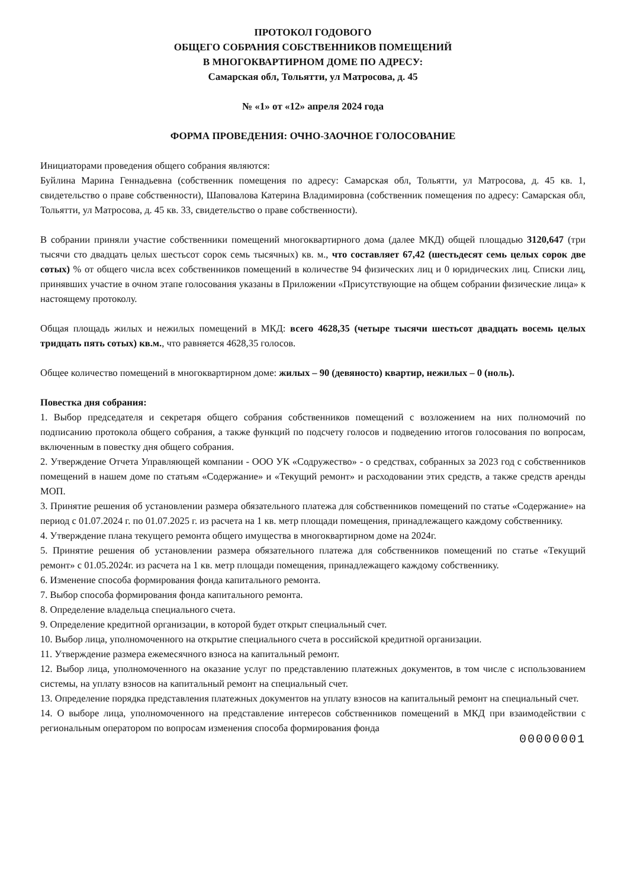ПРОТОКОЛ ГОДОВОГО
ОБЩЕГО СОБРАНИЯ СОБСТВЕННИКОВ ПОМЕЩЕНИЙ
В МНОГОКВАРТИРНОМ ДОМЕ ПО АДРЕСУ:
Самарская обл, Тольятти, ул Матросова, д. 45
№ «1» от «12» апреля 2024 года
ФОРМА ПРОВЕДЕНИЯ: ОЧНО-ЗАОЧНОЕ ГОЛОСОВАНИЕ
Инициаторами проведения общего собрания являются:
Буйлина Марина Геннадьевна (собственник помещения по адресу: Самарская обл, Тольятти, ул Матросова, д. 45 кв. 1, свидетельство о праве собственности), Шаповалова Катерина Владимировна (собственник помещения по адресу: Самарская обл, Тольятти, ул Матросова, д. 45 кв. 33, свидетельство о праве собственности).
В собрании приняли участие собственники помещений многоквартирного дома (далее МКД) общей площадью 3120,647 (три тысячи сто двадцать целых шестьсот сорок семь тысячных) кв. м., что составляет 67,42 (шестьдесят семь целых сорок две сотых) % от общего числа всех собственников помещений в количестве 94 физических лиц и 0 юридических лиц. Списки лиц, принявших участие в очном этапе голосования указаны в Приложении «Присутствующие на общем собрании физические лица» к настоящему протоколу.
Общая площадь жилых и нежилых помещений в МКД: всего 4628,35 (четыре тысячи шестьсот двадцать восемь целых тридцать пять сотых) кв.м., что равняется 4628,35 голосов.
Общее количество помещений в многоквартирном доме: жилых – 90 (девяносто) квартир, нежилых – 0 (ноль).
Повестка дня собрания:
1. Выбор председателя и секретаря общего собрания собственников помещений с возложением на них полномочий по подписанию протокола общего собрания, а также функций по подсчету голосов и подведению итогов голосования по вопросам, включенным в повестку дня общего собрания.
2. Утверждение Отчета Управляющей компании - ООО УК «Содружество» - о средствах, собранных за 2023 год с собственников помещений в нашем доме по статьям «Содержание» и «Текущий ремонт» и расходовании этих средств, а также средств аренды МОП.
3. Принятие решения об установлении размера обязательного платежа для собственников помещений по статье «Содержание» на период с 01.07.2024 г. по 01.07.2025 г. из расчета на 1 кв. метр площади помещения, принадлежащего каждому собственнику.
4. Утверждение плана текущего ремонта общего имущества в многоквартирном доме на 2024г.
5. Принятие решения об установлении размера обязательного платежа для собственников помещений по статье «Текущий ремонт» с 01.05.2024г. из расчета на 1 кв. метр площади помещения, принадлежащего каждому собственнику.
6. Изменение способа формирования фонда капитального ремонта.
7. Выбор способа формирования фонда капитального ремонта.
8. Определение владельца специального счета.
9. Определение кредитной организации, в которой будет открыт специальный счет.
10. Выбор лица, уполномоченного на открытие специального счета в российской кредитной организации.
11. Утверждение размера ежемесячного взноса на капитальный ремонт.
12. Выбор лица, уполномоченного на оказание услуг по представлению платежных документов, в том числе с использованием системы, на уплату взносов на капитальный ремонт на специальный счет.
13. Определение порядка представления платежных документов на уплату взносов на капитальный ремонт на специальный счет.
14. О выборе лица, уполномоченного на представление интересов собственников помещений в МКД при взаимодействии с региональным оператором по вопросам изменения способа формирования фонда
00000001